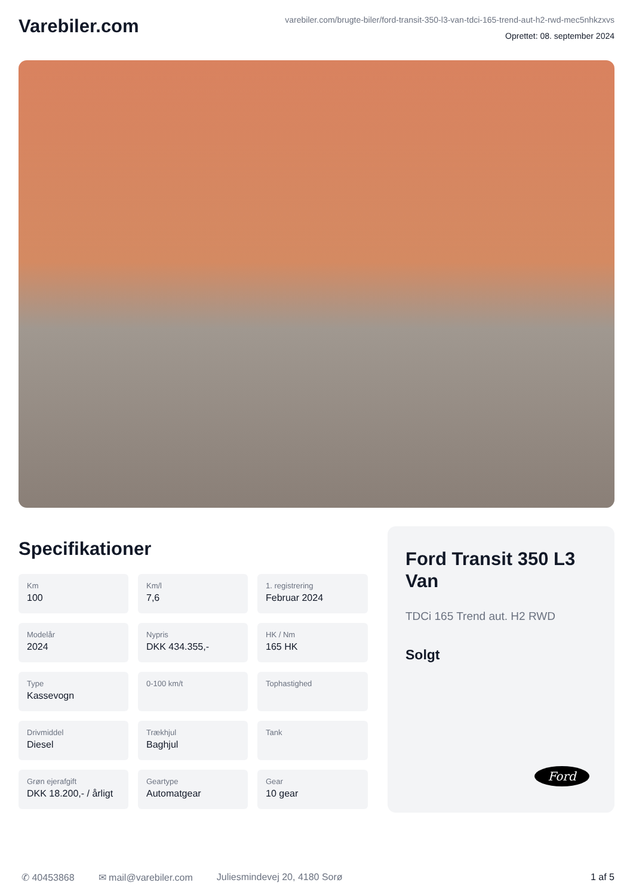Varebiler.com
varebiler.com/brugte-biler/ford-transit-350-l3-van-tdci-165-trend-aut-h2-rwd-mec5nhkzxvs
Oprettet: 08. september 2024
Specifikationer
Km
100
Km/l
7,6
1. registrering
Februar 2024
Modelår
2024
Nypris
DKK 434.355,-
HK / Nm
165 HK
Type
Kassevogn
0-100 km/t
Tophastighed
Drivmiddel
Diesel
Trækhjul
Baghjul
Tank
Grøn ejerafgift
DKK 18.200,- / årligt
Geartype
Automatgear
Gear
10 gear
Ford Transit 350 L3 Van
TDCi 165 Trend aut. H2 RWD
Solgt
Ford
✆ 40453868 ✉ mail@varebiler.com Juliesmindevej 20, 4180 Sorø 1 af 5